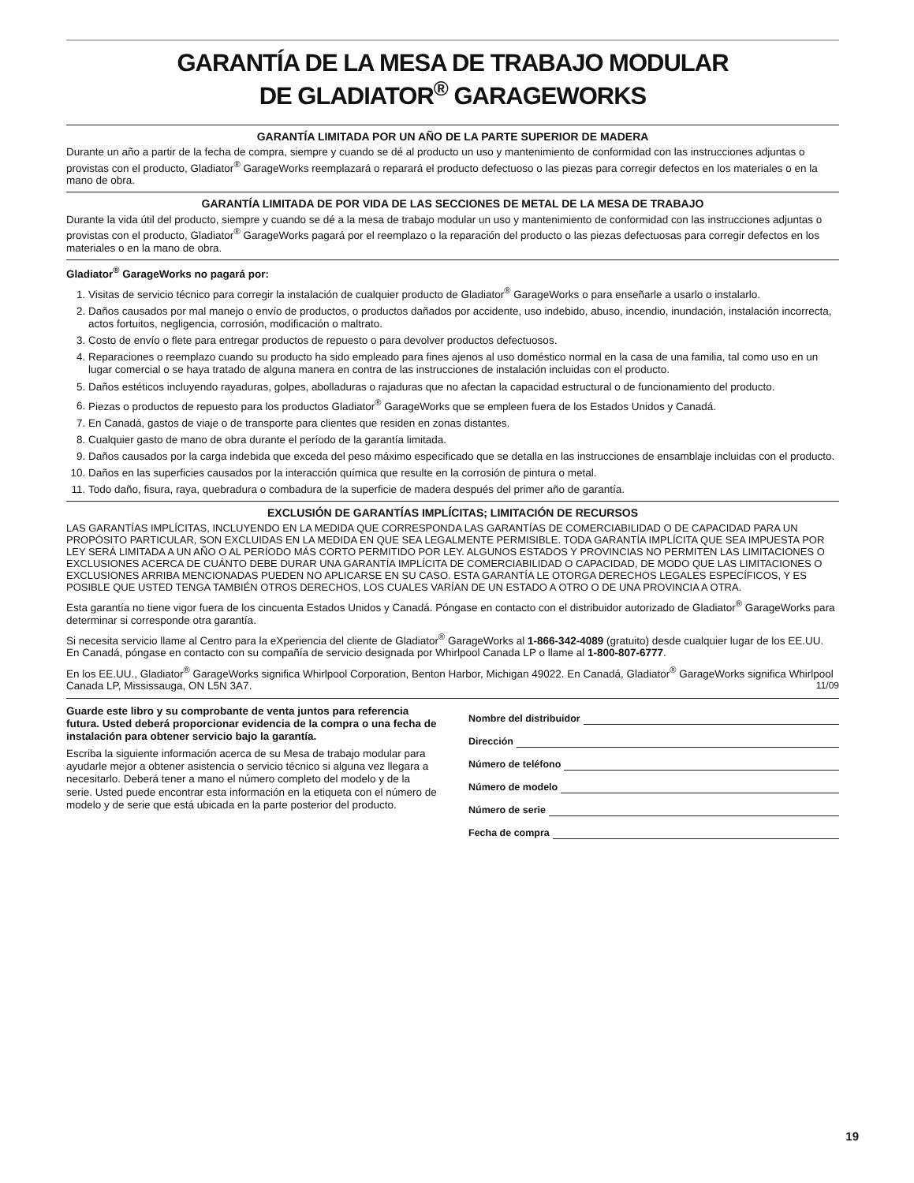GARANTÍA DE LA MESA DE TRABAJO MODULAR
DE GLADIATOR<sup>®</sup> GARAGEWORKS
GARANTÍA LIMITADA POR UN AÑO DE LA PARTE SUPERIOR DE MADERA
Durante un año a partir de la fecha de compra, siempre y cuando se dé al producto un uso y mantenimiento de conformidad con las instrucciones adjuntas o provistas con el producto, Gladiator<sup>®</sup> GarageWorks reemplazará o reparará el producto defectuoso o las piezas para corregir defectos en los materiales o en la mano de obra.
GARANTÍA LIMITADA DE POR VIDA DE LAS SECCIONES DE METAL DE LA MESA DE TRABAJO
Durante la vida útil del producto, siempre y cuando se dé a la mesa de trabajo modular un uso y mantenimiento de conformidad con las instrucciones adjuntas o provistas con el producto, Gladiator<sup>®</sup> GarageWorks pagará por el reemplazo o la reparación del producto o las piezas defectuosas para corregir defectos en los materiales o en la mano de obra.
Gladiator<sup>®</sup> GarageWorks no pagará por:
1. Visitas de servicio técnico para corregir la instalación de cualquier producto de Gladiator<sup>®</sup> GarageWorks o para enseñarle a usarlo o instalarlo.
2. Daños causados por mal manejo o envío de productos, o productos dañados por accidente, uso indebido, abuso, incendio, inundación, instalación incorrecta, actos fortuitos, negligencia, corrosión, modificación o maltrato.
3. Costo de envío o flete para entregar productos de repuesto o para devolver productos defectuosos.
4. Reparaciones o reemplazo cuando su producto ha sido empleado para fines ajenos al uso doméstico normal en la casa de una familia, tal como uso en un lugar comercial o se haya tratado de alguna manera en contra de las instrucciones de instalación incluidas con el producto.
5. Daños estéticos incluyendo rayaduras, golpes, abolladuras o rajaduras que no afectan la capacidad estructural o de funcionamiento del producto.
6. Piezas o productos de repuesto para los productos Gladiator<sup>®</sup> GarageWorks que se empleen fuera de los Estados Unidos y Canadá.
7. En Canadá, gastos de viaje o de transporte para clientes que residen en zonas distantes.
8. Cualquier gasto de mano de obra durante el período de la garantía limitada.
9. Daños causados por la carga indebida que exceda del peso máximo especificado que se detalla en las instrucciones de ensamblaje incluidas con el producto.
10. Daños en las superficies causados por la interacción química que resulte en la corrosión de pintura o metal.
11. Todo daño, fisura, raya, quebradura o combadura de la superficie de madera después del primer año de garantía.
EXCLUSIÓN DE GARANTÍAS IMPLÍCITAS; LIMITACIÓN DE RECURSOS
LAS GARANTÍAS IMPLÍCITAS, INCLUYENDO EN LA MEDIDA QUE CORRESPONDA LAS GARANTÍAS DE COMERCIABILIDAD O DE CAPACIDAD PARA UN PROPÓSITO PARTICULAR, SON EXCLUIDAS EN LA MEDIDA EN QUE SEA LEGALMENTE PERMISIBLE. TODA GARANTÍA IMPLÍCITA QUE SEA IMPUESTA POR LEY SERÁ LIMITADA A UN AÑO O AL PERÍODO MÁS CORTO PERMITIDO POR LEY. ALGUNOS ESTADOS Y PROVINCIAS NO PERMITEN LAS LIMITACIONES O EXCLUSIONES ACERCA DE CUÁNTO DEBE DURAR UNA GARANTÍA IMPLÍCITA DE COMERCIABILIDAD O CAPACIDAD, DE MODO QUE LAS LIMITACIONES O EXCLUSIONES ARRIBA MENCIONADAS PUEDEN NO APLICARSE EN SU CASO. ESTA GARANTÍA LE OTORGA DERECHOS LEGALES ESPECÍFICOS, Y ES POSIBLE QUE USTED TENGA TAMBIÉN OTROS DERECHOS, LOS CUALES VARÍAN DE UN ESTADO A OTRO O DE UNA PROVINCIA A OTRA.
Esta garantía no tiene vigor fuera de los cincuenta Estados Unidos y Canadá. Póngase en contacto con el distribuidor autorizado de Gladiator<sup>®</sup> GarageWorks para determinar si corresponde otra garantía.
Si necesita servicio llame al Centro para la eXperiencia del cliente de Gladiator<sup>®</sup> GarageWorks al 1-866-342-4089 (gratuito) desde cualquier lugar de los EE.UU. En Canadá, póngase en contacto con su compañía de servicio designada por Whirlpool Canada LP o llame al 1-800-807-6777.
En los EE.UU., Gladiator<sup>®</sup> GarageWorks significa Whirlpool Corporation, Benton Harbor, Michigan 49022. En Canadá, Gladiator<sup>®</sup> GarageWorks significa Whirlpool Canada LP, Mississauga, ON L5N 3A7. 11/09
Guarde este libro y su comprobante de venta juntos para referencia futura. Usted deberá proporcionar evidencia de la compra o una fecha de instalación para obtener servicio bajo la garantía.
Escriba la siguiente información acerca de su Mesa de trabajo modular para ayudarle mejor a obtener asistencia o servicio técnico si alguna vez llegara a necesitarlo. Deberá tener a mano el número completo del modelo y de la serie. Usted puede encontrar esta información en la etiqueta con el número de modelo y de serie que está ubicada en la parte posterior del producto.
Nombre del distribuidor
Dirección
Número de teléfono
Número de modelo
Número de serie
Fecha de compra
19